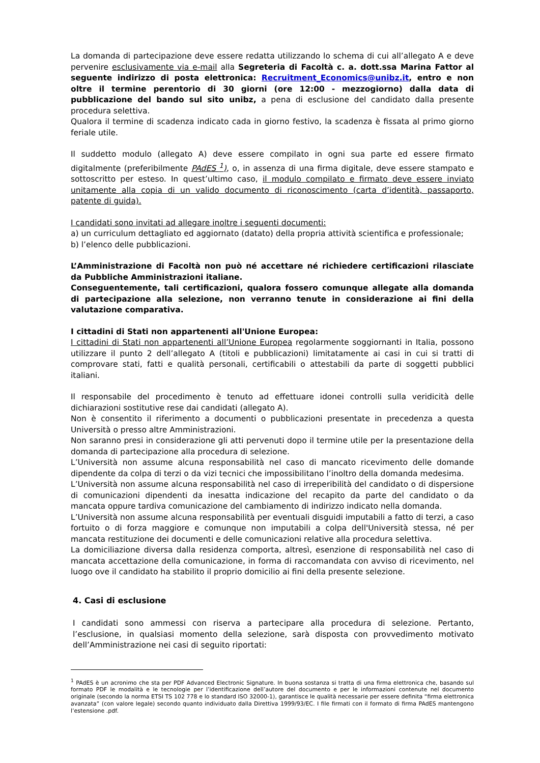La domanda di partecipazione deve essere redatta utilizzando lo schema di cui all’allegato A e deve pervenire esclusivamente via e-mail alla Segreteria di Facoltà c. a. dott.ssa Marina Fattor al seguente indirizzo di posta elettronica: Recruitment_Economics@unibz.it, entro e non oltre il termine perentorio di 30 giorni (ore 12:00 - mezzogiorno) dalla data di pubblicazione del bando sul sito unibz, a pena di esclusione del candidato dalla presente procedura selettiva.
Qualora il termine di scadenza indicato cada in giorno festivo, la scadenza è fissata al primo giorno feriale utile.
Il suddetto modulo (allegato A) deve essere compilato in ogni sua parte ed essere firmato digitalmente (preferibilmente PAdES <sup>1</sup>), o, in assenza di una firma digitale, deve essere stampato e sottoscritto per esteso. In quest’ultimo caso, il modulo compilato e firmato deve essere inviato unitamente alla copia di un valido documento di riconoscimento (carta d’identità, passaporto, patente di guida).
I candidati sono invitati ad allegare inoltre i seguenti documenti:
a) un curriculum dettagliato ed aggiornato (datato) della propria attività scientifica e professionale;
b) l’elenco delle pubblicazioni.
L’Amministrazione di Facoltà non può né accettare né richiedere certificazioni rilasciate da Pubbliche Amministrazioni italiane.
Conseguentemente, tali certificazioni, qualora fossero comunque allegate alla domanda di partecipazione alla selezione, non verranno tenute in considerazione ai fini della valutazione comparativa.
I cittadini di Stati non appartenenti all'Unione Europea:
I cittadini di Stati non appartenenti all’Unione Europea regolarmente soggiornanti in Italia, possono utilizzare il punto 2 dell’allegato A (titoli e pubblicazioni) limitatamente ai casi in cui si tratti di comprovare stati, fatti e qualità personali, certificabili o attestabili da parte di soggetti pubblici italiani.
Il responsabile del procedimento è tenuto ad effettuare idonei controlli sulla veridicità delle dichiarazioni sostitutive rese dai candidati (allegato A).
Non è consentito il riferimento a documenti o pubblicazioni presentate in precedenza a questa Università o presso altre Amministrazioni.
Non saranno presi in considerazione gli atti pervenuti dopo il termine utile per la presentazione della domanda di partecipazione alla procedura di selezione.
L’Università non assume alcuna responsabilità nel caso di mancato ricevimento delle domande dipendente da colpa di terzi o da vizi tecnici che impossibilitano l’inoltro della domanda medesima.
L’Università non assume alcuna responsabilità nel caso di irreperibilità del candidato o di dispersione di comunicazioni dipendenti da inesatta indicazione del recapito da parte del candidato o da mancata oppure tardiva comunicazione del cambiamento di indirizzo indicato nella domanda.
L’Università non assume alcuna responsabilità per eventuali disguidi imputabili a fatto di terzi, a caso fortuito o di forza maggiore e comunque non imputabili a colpa dell'Università stessa, né per mancata restituzione dei documenti e delle comunicazioni relative alla procedura selettiva.
La domiciliazione diversa dalla residenza comporta, altresì, esenzione di responsabilità nel caso di mancata accettazione della comunicazione, in forma di raccomandata con avviso di ricevimento, nel luogo ove il candidato ha stabilito il proprio domicilio ai fini della presente selezione.
4. Casi di esclusione
I candidati sono ammessi con riserva a partecipare alla procedura di selezione. Pertanto, l’esclusione, in qualsiasi momento della selezione, sarà disposta con provvedimento motivato dell’Amministrazione nei casi di seguito riportati:
<sup>1</sup> PAdES è un acronimo che sta per PDF Advanced Electronic Signature. In buona sostanza si tratta di una firma elettronica che, basando sul formato PDF le modalità e le tecnologie per l’identificazione dell’autore del documento e per le informazioni contenute nel documento originale (secondo la norma ETSI TS 102 778 e lo standard ISO 32000-1), garantisce le qualità necessarie per essere definita “firma elettronica avanzata” (con valore legale) secondo quanto individuato dalla Direttiva 1999/93/EC. I file firmati con il formato di firma PAdES mantengono l’estensione .pdf.